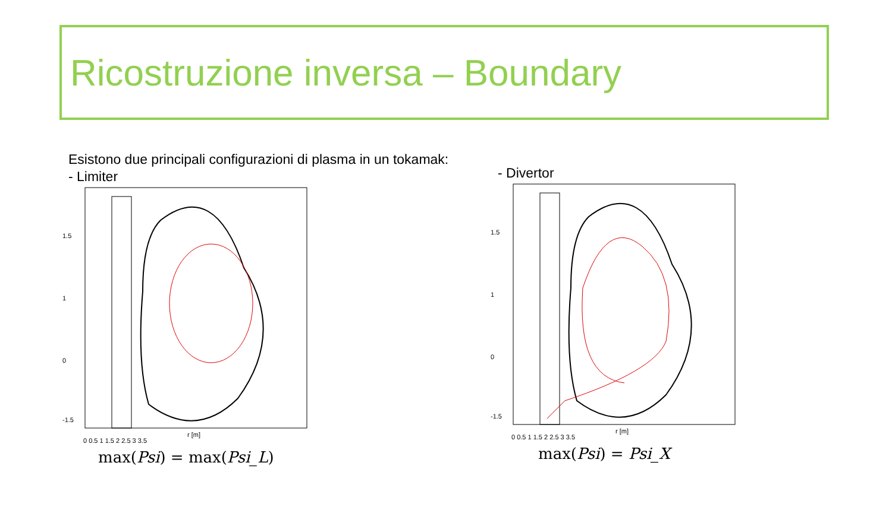Ricostruzione inversa – Boundary
Esistono due principali configurazioni di plasma in un tokamak:
- Limiter
0 0.5 1 1.5 2 2.5 3 3.5
r [m]
1.5
1
0
-1.5
max(Psi) = max(Psi_L)
- Divertor
0 0.5 1 1.5 2 2.5 3 3.5
r [m]
1.5
1
0
-1.5
max(Psi) = Psi_X